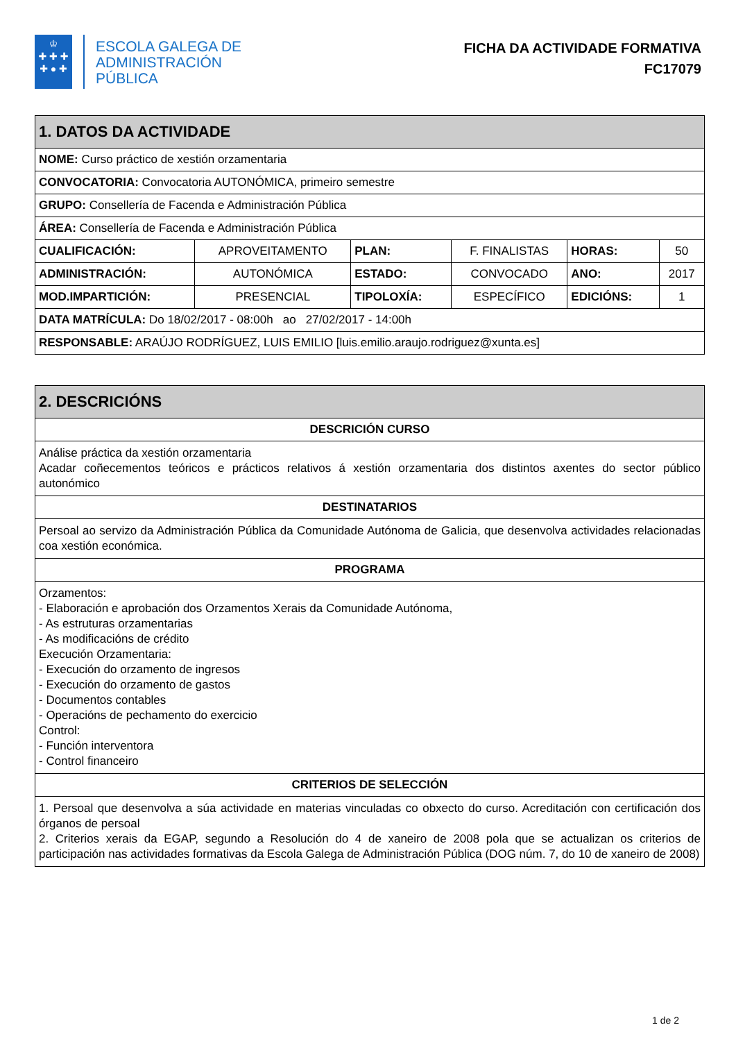♔
✚ ✚ ✚
✚ ● ✚
ESCOLA GALEGA DE
ADMINISTRACIÓN
PÚBLICA
FICHA DA ACTIVIDADE FORMATIVA
FC17079
| 1. DATOS DA ACTIVIDADE | | | | | |
| NOME: Curso práctico de xestión orzamentaria | | | | | |
| CONVOCATORIA: Convocatoria AUTONÓMICA, primeiro semestre | | | | | |
| GRUPO: Consellería de Facenda e Administración Pública | | | | | |
| ÁREA: Consellería de Facenda e Administración Pública | | | | | |
| CUALIFICACIÓN: | APROVEITAMENTO | PLAN: | F. FINALISTAS | HORAS: | 50 |
| ADMINISTRACIÓN: | AUTONÓMICA | ESTADO: | CONVOCADO | ANO: | 2017 |
| MOD.IMPARTICIÓN: | PRESENCIAL | TIPOLOXÍA: | ESPECÍFICO | EDICIÓNS: | 1 |
| DATA MATRÍCULA: Do 18/02/2017 - 08:00h ao 27/02/2017 - 14:00h | | | | | |
| RESPONSABLE: ARAÚJO RODRÍGUEZ, LUIS EMILIO [luis.emilio.araujo.rodriguez@xunta.es] | | | | | |
| 2. DESCRICIÓNS |
| DESCRICIÓN CURSO |
| Análise práctica da xestión orzamentaria Acadar coñecementos teóricos e prácticos relativos á xestión orzamentaria dos distintos axentes do sector público autonómico |
| DESTINATARIOS |
| Persoal ao servizo da Administración Pública da Comunidade Autónoma de Galicia, que desenvolva actividades relacionadas coa xestión económica. |
| PROGRAMA |
| Orzamentos: - Elaboración e aprobación dos Orzamentos Xerais da Comunidade Autónoma, - As estruturas orzamentarias - As modificacións de crédito Execución Orzamentaria: - Execución do orzamento de ingresos - Execución do orzamento de gastos - Documentos contables - Operacións de pechamento do exercicio Control: - Función interventora - Control financeiro |
| CRITERIOS DE SELECCIÓN |
| 1. Persoal que desenvolva a súa actividade en materias vinculadas co obxecto do curso. Acreditación con certificación dos órganos de persoal 2. Criterios xerais da EGAP, segundo a Resolución do 4 de xaneiro de 2008 pola que se actualizan os criterios de participación nas actividades formativas da Escola Galega de Administración Pública (DOG núm. 7, do 10 de xaneiro de 2008) |
1 de 2